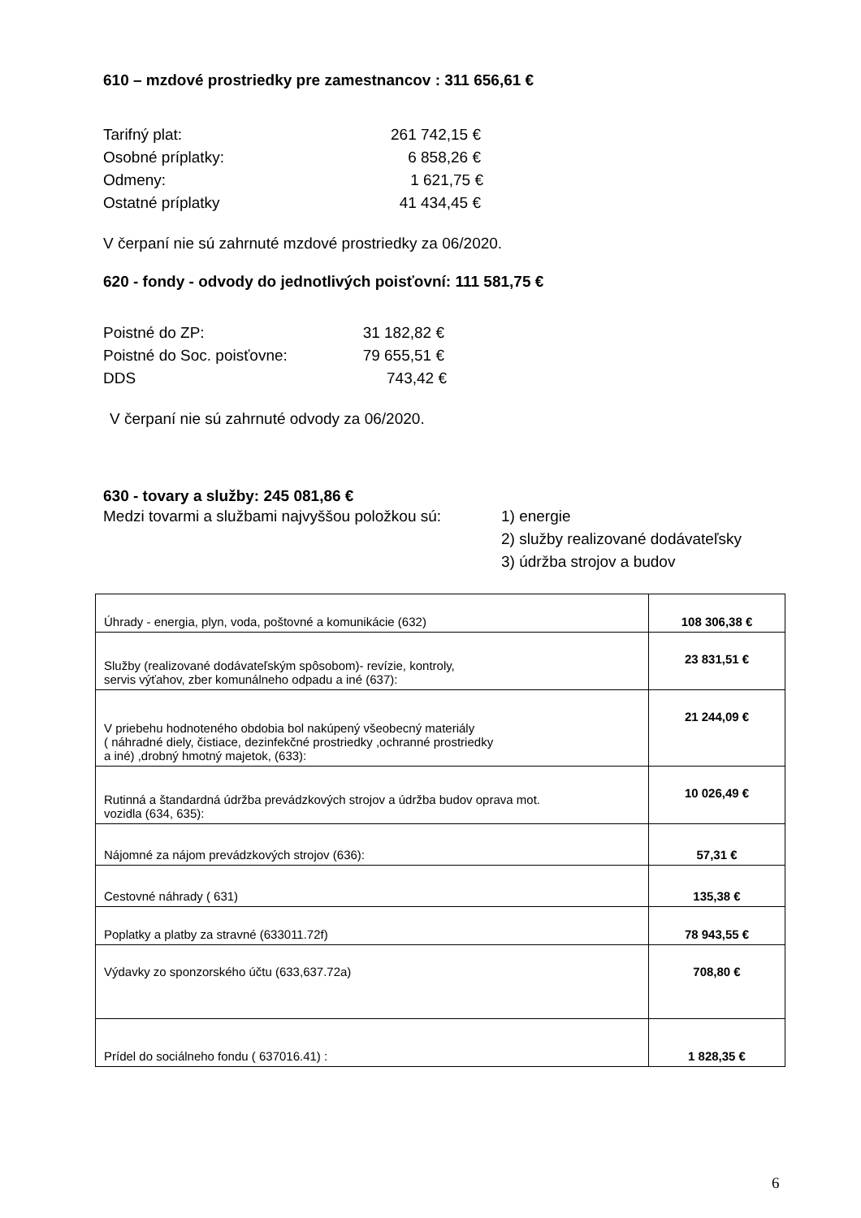610 – mzdové prostriedky pre zamestnancov : 311 656,61 €
Tarifný plat: 261 742,15 €
Osobné príplatky: 6 858,26 €
Odmeny: 1 621,75 €
Ostatné príplatky 41 434,45 €
V čerpaní nie sú zahrnuté mzdové prostriedky za 06/2020.
620 - fondy - odvody do jednotlivých poisťovní: 111 581,75 €
Poistné do ZP: 31 182,82 €
Poistné do Soc. poisťovne: 79 655,51 €
DDS 743,42 €
V čerpaní nie sú zahrnuté odvody za 06/2020.
630 - tovary a služby: 245 081,86 €
Medzi tovarmi a službami najvyššou položkou sú: 1) energie
2) služby realizované dodávateľsky
3) údržba strojov a budov
| Úhrady - energia, plyn, voda, poštovné a komunikácie (632) | 108 306,38 € |
| Služby (realizované dodávateľským spôsobom)- revízie, kontroly, servis výťahov, zber komunálneho odpadu a iné (637): | 23 831,51 € |
| V priebehu hodnoteného obdobia bol nakúpený všeobecný materiály ( náhradné diely, čistiace, dezinfekčné prostriedky ,ochranné prostriedky a iné) ,drobný hmotný majetok, (633): | 21 244,09 € |
| Rutinná a štandardná údržba prevádzkových strojov a údržba budov oprava mot. vozidla (634, 635): | 10 026,49 € |
| Nájomné za nájom prevádzkových strojov (636): | 57,31 € |
| Cestovné náhrady ( 631) | 135,38 € |
| Poplatky a platby za stravné (633011.72f) | 78 943,55 € |
| Výdavky zo sponzorského účtu (633,637.72a) | 708,80 € |
| Prídel do sociálneho fondu ( 637016.41) : | 1 828,35 € |
6